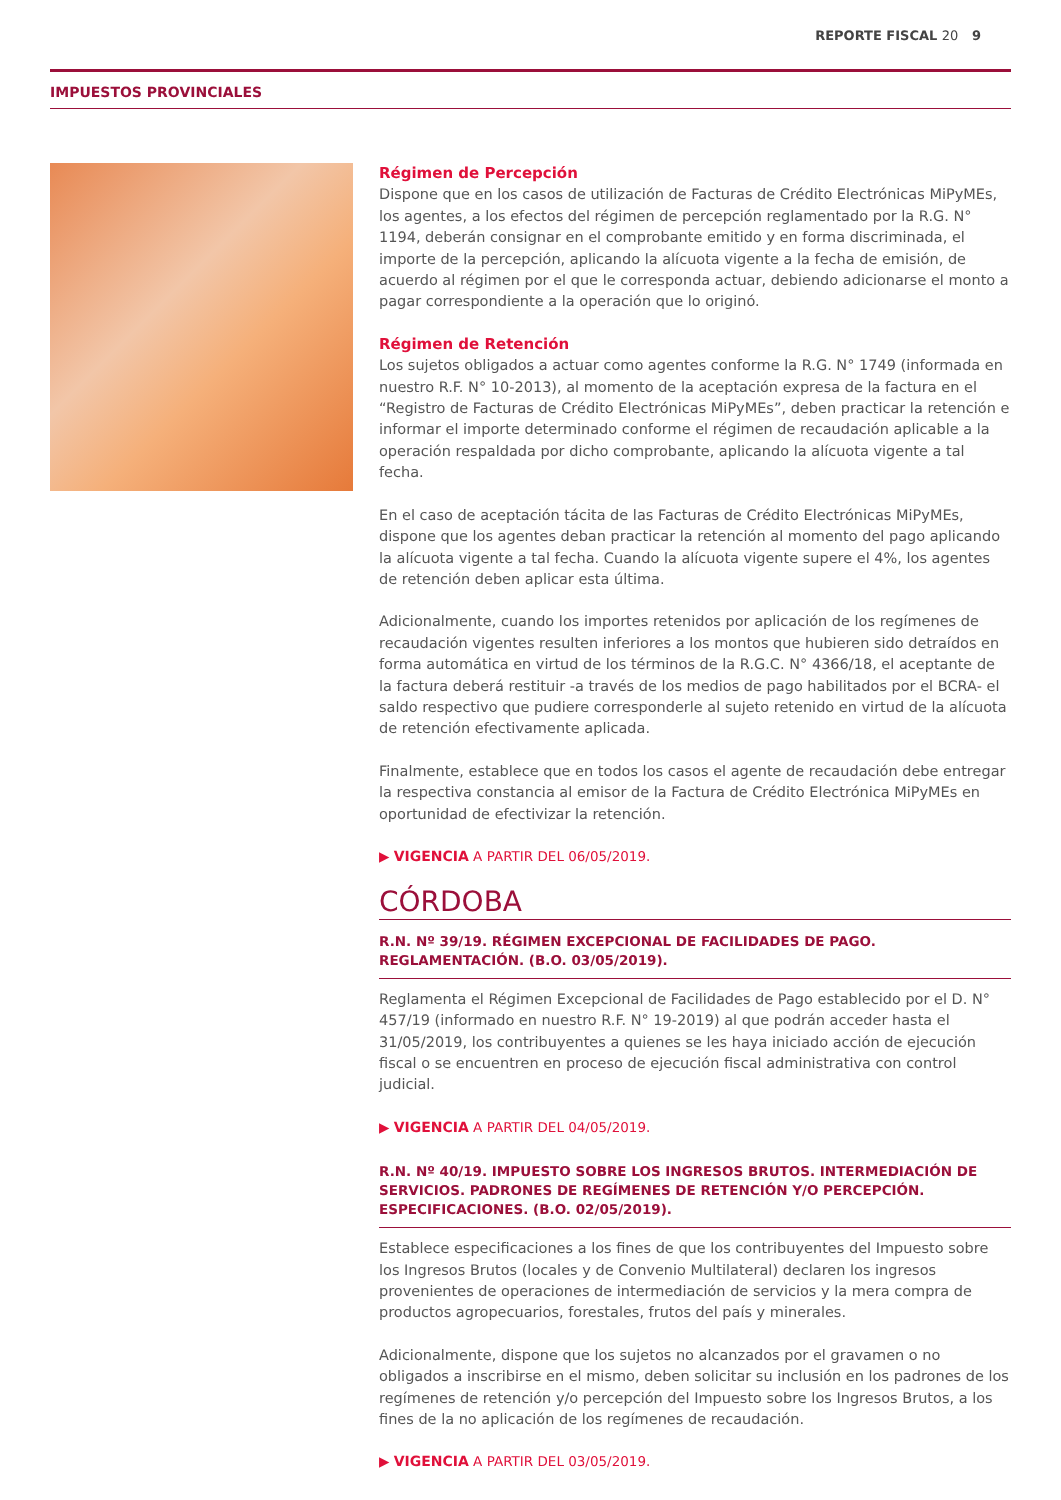REPORTE FISCAL 20 9
IMPUESTOS PROVINCIALES
Régimen de Percepción
Dispone que en los casos de utilización de Facturas de Crédito Electrónicas MiPyMEs, los agentes, a los efectos del régimen de percepción reglamentado por la R.G. N° 1194, deberán consignar en el comprobante emitido y en forma discriminada, el importe de la percepción, aplicando la alícuota vigente a la fecha de emisión, de acuerdo al régimen por el que le corresponda actuar, debiendo adicionarse el monto a pagar correspondiente a la operación que lo originó.
Régimen de Retención
Los sujetos obligados a actuar como agentes conforme la R.G. N° 1749 (informada en nuestro R.F. N° 10-2013), al momento de la aceptación expresa de la factura en el “Registro de Facturas de Crédito Electrónicas MiPyMEs”, deben practicar la retención e informar el importe determinado conforme el régimen de recaudación aplicable a la operación respaldada por dicho comprobante, aplicando la alícuota vigente a tal fecha.
En el caso de aceptación tácita de las Facturas de Crédito Electrónicas MiPyMEs, dispone que los agentes deban practicar la retención al momento del pago aplicando la alícuota vigente a tal fecha. Cuando la alícuota vigente supere el 4%, los agentes de retención deben aplicar esta última.
Adicionalmente, cuando los importes retenidos por aplicación de los regímenes de recaudación vigentes resulten inferiores a los montos que hubieren sido detraídos en forma automática en virtud de los términos de la R.G.C. N° 4366/18, el aceptante de la factura deberá restituir -a través de los medios de pago habilitados por el BCRA- el saldo respectivo que pudiere corresponderle al sujeto retenido en virtud de la alícuota de retención efectivamente aplicada.
Finalmente, establece que en todos los casos el agente de recaudación debe entregar la respectiva constancia al emisor de la Factura de Crédito Electrónica MiPyMEs en oportunidad de efectivizar la retención.
▶ VIGENCIA A PARTIR DEL 06/05/2019.
CÓRDOBA
R.N. Nº 39/19. RÉGIMEN EXCEPCIONAL DE FACILIDADES DE PAGO. REGLAMENTACIÓN. (B.O. 03/05/2019).
Reglamenta el Régimen Excepcional de Facilidades de Pago establecido por el D. N° 457/19 (informado en nuestro R.F. N° 19-2019) al que podrán acceder hasta el 31/05/2019, los contribuyentes a quienes se les haya iniciado acción de ejecución fiscal o se encuentren en proceso de ejecución fiscal administrativa con control judicial.
▶ VIGENCIA A PARTIR DEL 04/05/2019.
R.N. Nº 40/19. IMPUESTO SOBRE LOS INGRESOS BRUTOS. INTERMEDIACIÓN DE SERVICIOS. PADRONES DE REGÍMENES DE RETENCIÓN Y/O PERCEPCIÓN. ESPECIFICACIONES. (B.O. 02/05/2019).
Establece especificaciones a los fines de que los contribuyentes del Impuesto sobre los Ingresos Brutos (locales y de Convenio Multilateral) declaren los ingresos provenientes de operaciones de intermediación de servicios y la mera compra de productos agropecuarios, forestales, frutos del país y minerales.
Adicionalmente, dispone que los sujetos no alcanzados por el gravamen o no obligados a inscribirse en el mismo, deben solicitar su inclusión en los padrones de los regímenes de retención y/o percepción del Impuesto sobre los Ingresos Brutos, a los fines de la no aplicación de los regímenes de recaudación.
▶ VIGENCIA A PARTIR DEL 03/05/2019.